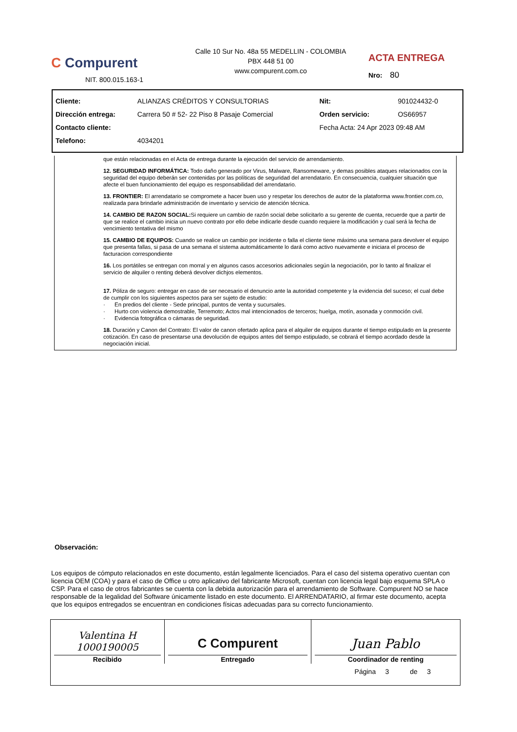C Compurent
NIT. 800.015.163-1
Calle 10 Sur No. 48a 55 MEDELLIN - COLOMBIA
PBX 448 51 00
www.compurent.com.co
ACTA ENTREGA
Nro: 80
| Cliente: | ALIANZAS CRÉDITOS Y CONSULTORIAS | Nit: | 901024432-0 |
| Dirección entrega: | Carrera 50 # 52- 22 Piso 8 Pasaje Comercial | Orden servicio: | OS66957 |
| Contacto cliente: | | Fecha Acta: 24 Apr 2023 09:48 AM | |
| Telefono: | 4034201 | | |
que están relacionadas en el Acta de entrega durante la ejecución del servicio de arrendamiento.
12. SEGURIDAD INFORMÁTICA: Todo daño generado por Virus, Malware, Ransomeware, y demas posibles ataques relacionados con la seguridad del equipo deberán ser contenidas por las políticas de seguridad del arrendatario. En consecuencia, cualquier situación que afecte el buen funcionamiento del equipo es responsabilidad del arrendatario.
13. FRONTIER: El arrendatario se compromete a hacer buen uso y respetar los derechos de autor de la plataforma www.frontier.com.co, realizada para brindarle administración de inventario y servicio de atención técnica.
14. CAMBIO DE RAZON SOCIAL: Si requiere un cambio de razón social debe solicitarlo a su gerente de cuenta, recuerde que a partir de que se realice el cambio inicia un nuevo contrato por ello debe indicarle desde cuando requiere la modificación y cual será la fecha de vencimiento tentativa del mismo
15. CAMBIO DE EQUIPOS: Cuando se realice un cambio por incidente o falla el cliente tiene máximo una semana para devolver el equipo que presenta fallas, si pasa de una semana el sistema automáticamente lo dará como activo nuevamente e iniciara el proceso de facturacion correspondiente
16. Los portátiles se entregan con morral y en algunos casos accesorios adicionales según la negociación, por lo tanto al finalizar el servicio de alquiler o renting deberá devolver dichjos elementos.
17. Póliza de seguro: entregar en caso de ser necesario el denuncio ante la autoridad competente y la evidencia del suceso; el cual debe de cumplir con los siguientes aspectos para ser sujeto de estudio:
· En predios del cliente - Sede principal, puntos de venta y sucursales.
· Hurto con violencia demostrable, Terremoto; Actos mal intencionados de terceros; huelga, motín, asonada y conmoción civil.
· Evidencia fotográfica o cámaras de seguridad.
18. Duración y Canon del Contrato: El valor de canon ofertado aplica para el alquiler de equipos durante el tiempo estipulado en la presente cotización. En caso de presentarse una devolución de equipos antes del tiempo estipulado, se cobrará el tiempo acordado desde la negociación inicial.
Observación:
Los equipos de cómputo relacionados en este documento, están legalmente licenciados. Para el caso del sistema operativo cuentan con licencia OEM (COA) y para el caso de Office u otro aplicativo del fabricante Microsoft, cuentan con licencia legal bajo esquema SPLA o CSP. Para el caso de otros fabricantes se cuenta con la debida autorización para el arrendamiento de Software. Compurent NO se hace responsable de la legalidad del Software únicamente listado en este documento. El ARRENDATARIO, al firmar este documento, acepta que los equipos entregados se encuentran en condiciones físicas adecuadas para su correcto funcionamiento.
| Valentina H 1000190005 Recibido | C Compurent Entregado | Juan Pablo Coordinador de renting |
Página 3 de 3